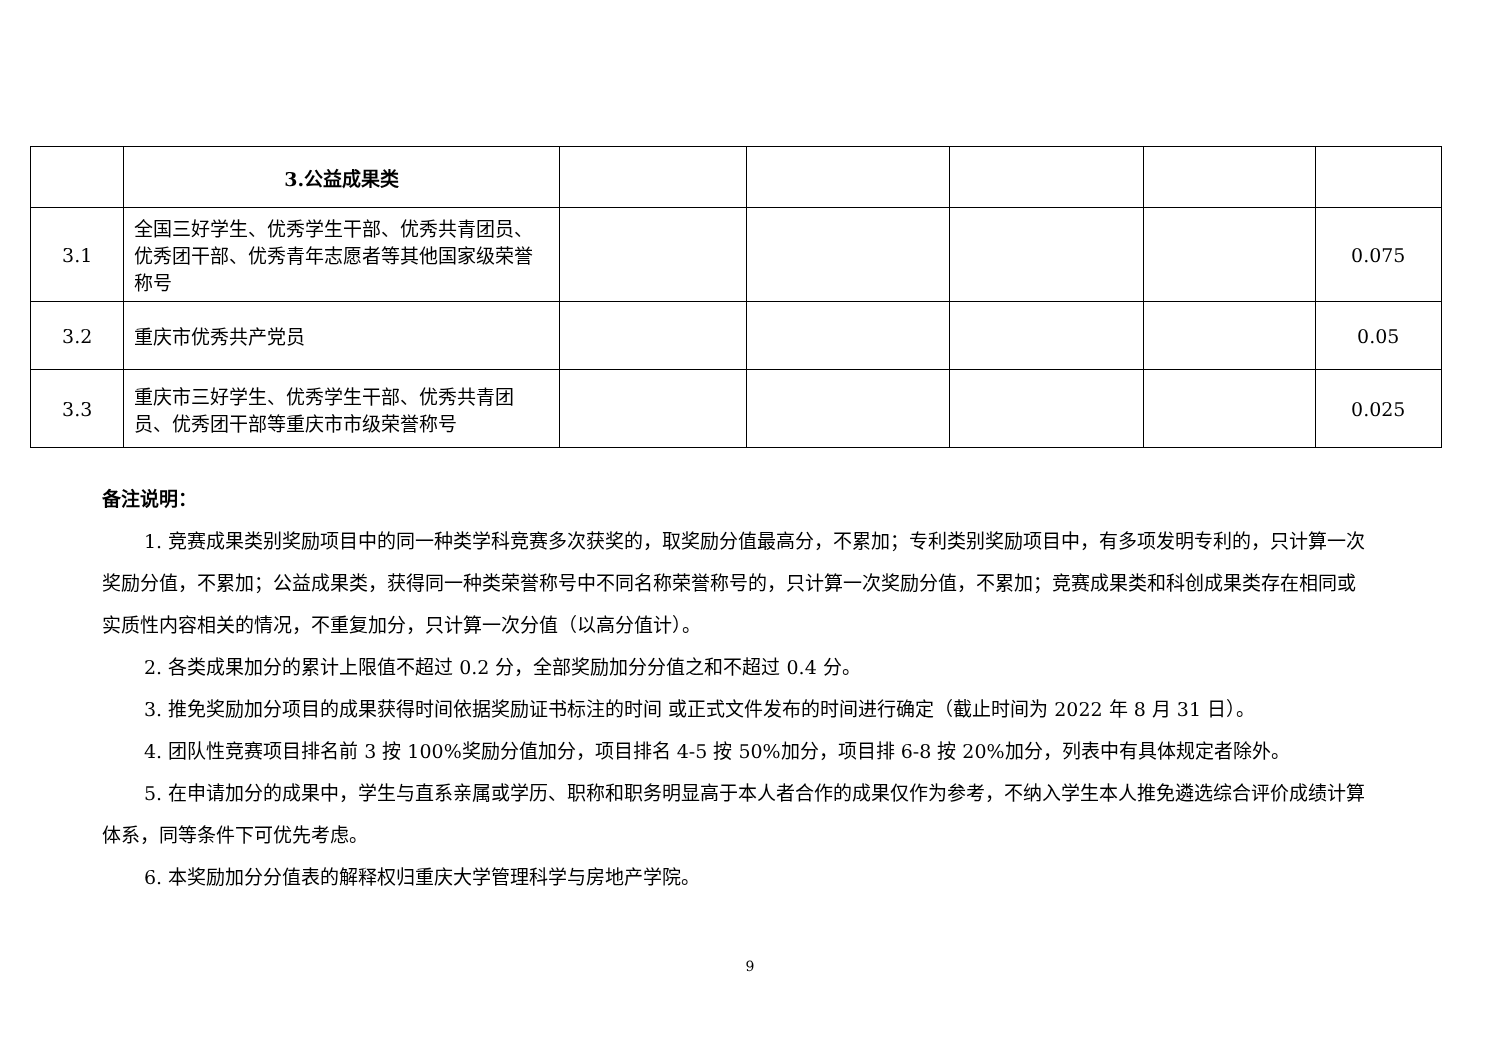| | 3.公益成果类 | | | | | |
| 3.1 | 全国三好学生、优秀学生干部、优秀共青团员、优秀团干部、优秀青年志愿者等其他国家级荣誉称号 | | | | | 0.075 |
| 3.2 | 重庆市优秀共产党员 | | | | | 0.05 |
| 3.3 | 重庆市三好学生、优秀学生干部、优秀共青团员、优秀团干部等重庆市市级荣誉称号 | | | | | 0.025 |
备注说明：
1. 竞赛成果类别奖励项目中的同一种类学科竞赛多次获奖的，取奖励分值最高分，不累加；专利类别奖励项目中，有多项发明专利的，只计算一次奖励分值，不累加；公益成果类，获得同一种类荣誉称号中不同名称荣誉称号的，只计算一次奖励分值，不累加；竞赛成果类和科创成果类存在相同或实质性内容相关的情况，不重复加分，只计算一次分值（以高分值计）。
2. 各类成果加分的累计上限值不超过 0.2 分，全部奖励加分分值之和不超过 0.4 分。
3. 推免奖励加分项目的成果获得时间依据奖励证书标注的时间 或正式文件发布的时间进行确定（截止时间为 2022 年 8 月 31 日）。
4. 团队性竞赛项目排名前 3 按 100%奖励分值加分，项目排名 4-5 按 50%加分，项目排 6-8 按 20%加分，列表中有具体规定者除外。
5. 在申请加分的成果中，学生与直系亲属或学历、职称和职务明显高于本人者合作的成果仅作为参考，不纳入学生本人推免遴选综合评价成绩计算体系，同等条件下可优先考虑。
6. 本奖励加分分值表的解释权归重庆大学管理科学与房地产学院。
9